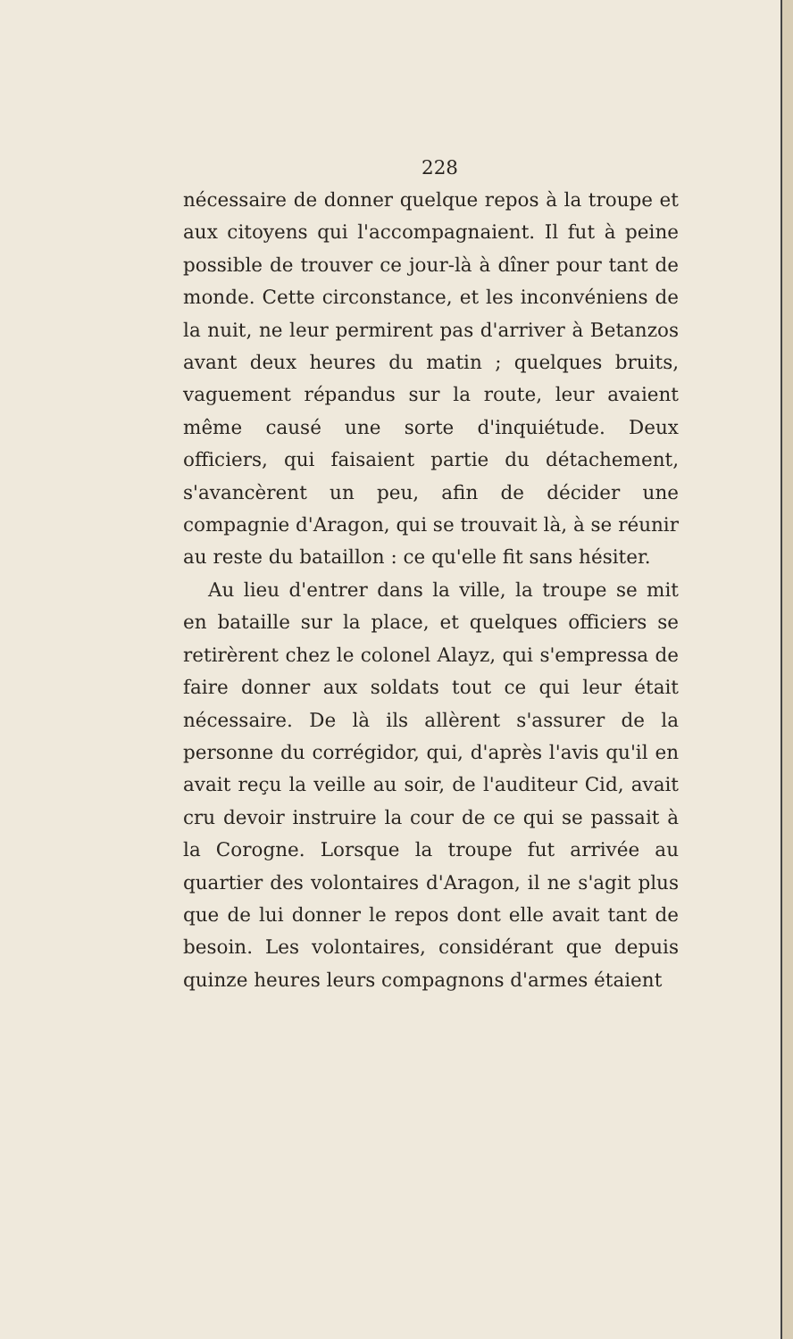228
nécessaire de donner quelque repos à la troupe et aux citoyens qui l'accompagnaient. Il fut à peine possible de trouver ce jour-là à dîner pour tant de monde. Cette circonstance, et les inconvéniens de la nuit, ne leur permirent pas d'arriver à Betanzos avant deux heures du matin ; quelques bruits, vaguement répandus sur la route, leur avaient même causé une sorte d'inquiétude. Deux officiers, qui faisaient partie du détachement, s'avancèrent un peu, afin de décider une compagnie d'Aragon, qui se trouvait là, à se réunir au reste du bataillon : ce qu'elle fit sans hésiter.
Au lieu d'entrer dans la ville, la troupe se mit en bataille sur la place, et quelques officiers se retirèrent chez le colonel Alayz, qui s'empressa de faire donner aux soldats tout ce qui leur était nécessaire. De là ils allèrent s'assurer de la personne du corrégidor, qui, d'après l'avis qu'il en avait reçu la veille au soir, de l'auditeur Cid, avait cru devoir instruire la cour de ce qui se passait à la Corogne. Lorsque la troupe fut arrivée au quartier des volontaires d'Aragon, il ne s'agit plus que de lui donner le repos dont elle avait tant de besoin. Les volontaires, considérant que depuis quinze heures leurs compagnons d'armes étaient